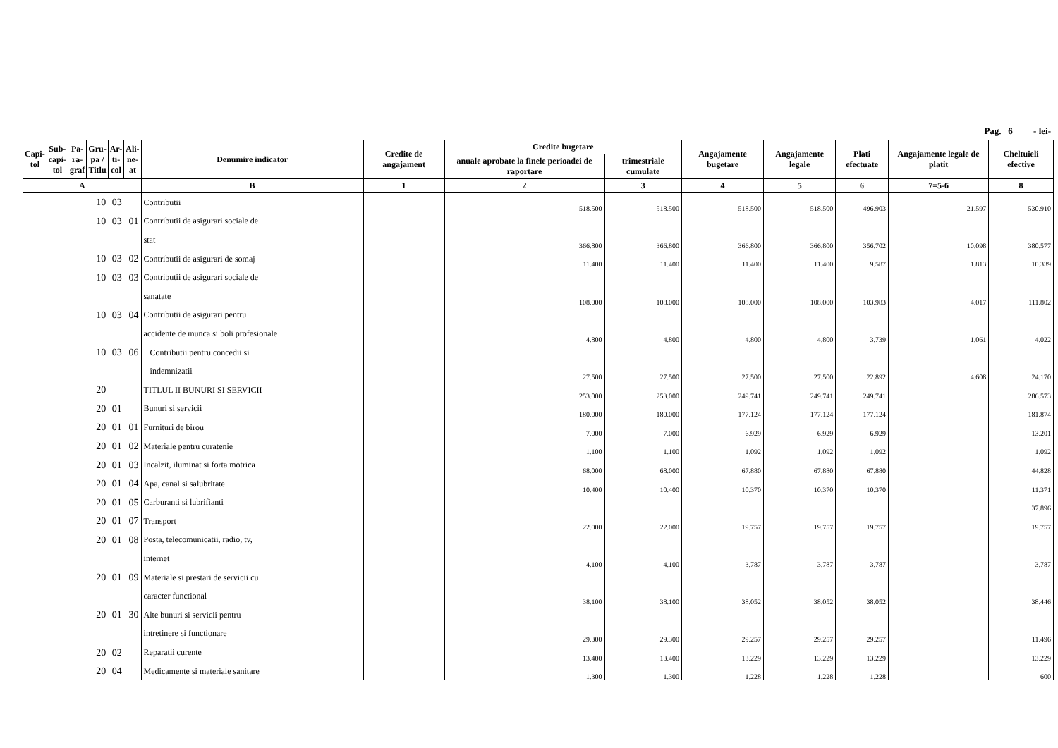Pag. 6 - lei-
| Capi- tol | Sub- capi- tol | Pa- ra- graf | Gru- pa / Titlu | Ar- ti- col | Ali- ne- at | Denumire indicator | Credite de angajament | Credite bugetare | | Angajamente bugetare | Angajamente legale | Plati efectuate | Angajamente legale de platit | Cheltuieli efective |
| --- | --- | --- | --- | --- | --- | --- | --- | --- | --- | --- | --- | --- | --- | --- |
| | | | | | | | | anuale aprobate la finele perioadei de raportare | trimestriale cumulate | | | | | |
| A | | | | | | B | 1 | 2 | 3 | 4 | 5 | 6 | 7=5-6 | 8 |
| 10 | | | | 03 | | Contributii | | 518.500 | 518.500 | 518.500 | 518.500 | 496.903 | 21.597 | 530.910 |
| 10 | | | | 03 | 01 | Contributii de asigurari sociale de | | | | | | | | |
| | | | | | | stat | | 366.800 | 366.800 | 366.800 | 366.800 | 356.702 | 10.098 | 380.577 |
| 10 | | | | 03 | 02 | Contributii de asigurari de somaj | | 11.400 | 11.400 | 11.400 | 11.400 | 9.587 | 1.813 | 10.339 |
| 10 | | | | 03 | 03 | Contributii de asigurari sociale de | | | | | | | | |
| | | | | | | sanatate | | 108.000 | 108.000 | 108.000 | 108.000 | 103.983 | 4.017 | 111.802 |
| 10 | | | | 03 | 04 | Contributii de asigurari pentru | | | | | | | | |
| | | | | | | accidente de munca si boli profesionale | | 4.800 | 4.800 | 4.800 | 4.800 | 3.739 | 1.061 | 4.022 |
| 10 | | | | 03 | 06 | Contributii pentru concedii si | | | | | | | | |
| | | | | | | indemnizatii | | 27.500 | 27.500 | 27.500 | 27.500 | 22.892 | 4.608 | 24.170 |
| 20 | | | | | | TITLUL II BUNURI SI SERVICII | | 253.000 | 253.000 | 249.741 | 249.741 | 249.741 | | 286.573 |
| 20 | | | | 01 | | Bunuri si servicii | | 180.000 | 180.000 | 177.124 | 177.124 | 177.124 | | 181.874 |
| 20 | | | | 01 | 01 | Furnituri de birou | | 7.000 | 7.000 | 6.929 | 6.929 | 6.929 | | 13.201 |
| 20 | | | | 01 | 02 | Materiale pentru curatenie | | 1.100 | 1.100 | 1.092 | 1.092 | 1.092 | | 1.092 |
| 20 | | | | 01 | 03 | Incalzit, iluminat si forta motrica | | 68.000 | 68.000 | 67.880 | 67.880 | 67.880 | | 44.828 |
| 20 | | | | 01 | 04 | Apa, canal si salubritate | | 10.400 | 10.400 | 10.370 | 10.370 | 10.370 | | 11.371 |
| 20 | | | | 01 | 05 | Carburanti si lubrifianti | | | | | | | | 37.896 |
| 20 | | | | 01 | 07 | Transport | | 22.000 | 22.000 | 19.757 | 19.757 | 19.757 | | 19.757 |
| 20 | | | | 01 | 08 | Posta, telecomunicatii, radio, tv, | | | | | | | | |
| | | | | | | internet | | 4.100 | 4.100 | 3.787 | 3.787 | 3.787 | | 3.787 |
| 20 | | | | 01 | 09 | Materiale si prestari de servicii cu | | | | | | | | |
| | | | | | | caracter functional | | 38.100 | 38.100 | 38.052 | 38.052 | 38.052 | | 38.446 |
| 20 | | | | 01 | 30 | Alte bunuri si servicii pentru | | | | | | | | |
| | | | | | | intretinere si functionare | | 29.300 | 29.300 | 29.257 | 29.257 | 29.257 | | 11.496 |
| 20 | | | | 02 | | Reparatii curente | | 13.400 | 13.400 | 13.229 | 13.229 | 13.229 | | 13.229 |
| 20 | | | | 04 | | Medicamente si materiale sanitare | | 1.300 | 1.300 | 1.228 | 1.228 | 1.228 | | 600 |